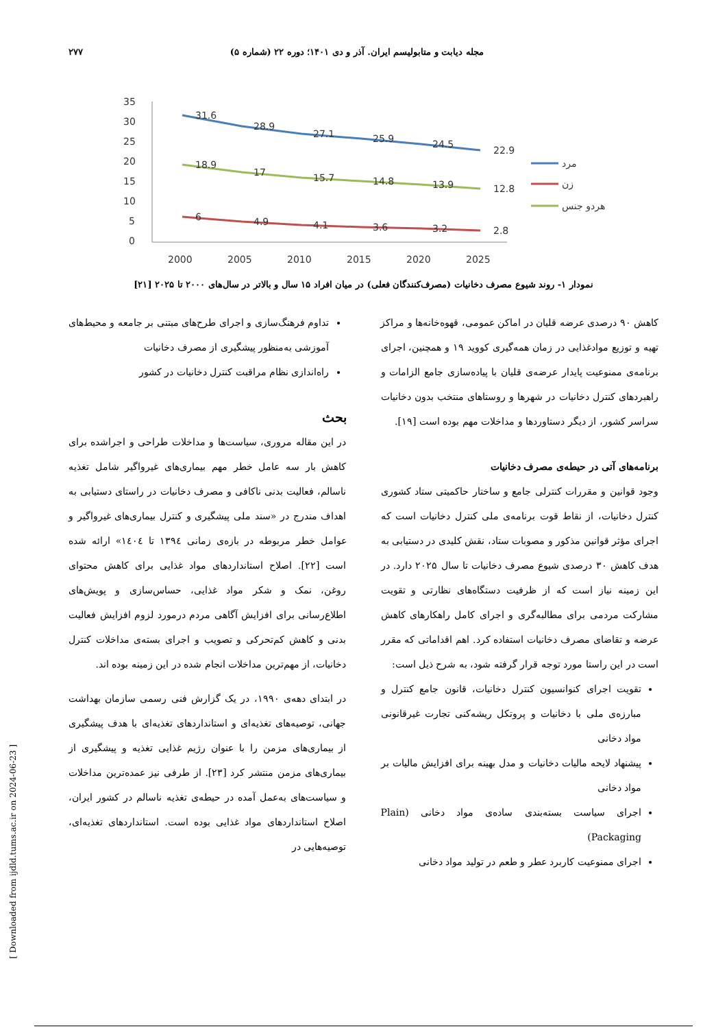مجله دیابت و متابولیسم ایران. آذر و دی ۱۴۰۱؛ دوره ۲۲ (شماره ۵) ۲۷۷
35
30
25
20
15
10
5
0
2000
2005
2010
2015
2020
2025
31.6
28.9
27.1
25.9
24.5
22.9
18.9
17
15.7
14.8
13.9
12.8
6
4.9
4.1
3.6
3.2
2.8
مرد
زن
هردو جنس
نمودار ۱- روند شیوع مصرف دخانیات (مصرف‌کنندگان فعلی) در میان افراد ۱۵ سال و بالاتر در سال‌های ۲۰۰۰ تا ۲۰۲۵ [۲۱]
کاهش ۹۰ درصدی عرضه قلیان در اماکن عمومی، قهوه‌خانه‌ها و مراکز تهیه و توزیع موادغذایی در زمان همه‌گیری کووید ۱۹ و همچنین، اجرای برنامه‌ی ممنوعیت پایدار عرضه‌ی قلیان با پیاده‌سازی جامع الزامات و راهبردهای کنترل دخانیات در شهرها و روستاهای منتخب بدون دخانیات سراسر کشور، از دیگر دستاوردها و مداخلات مهم بوده است [۱۹].
برنامه‌های آتی در حیطه‌ی مصرف دخانیات
وجود قوانین و مقررات کنترلی جامع و ساختار حاکمیتی ستاد کشوری کنترل دخانیات، از نقاط قوت برنامه‌ی ملی کنترل دخانیات است که اجرای مؤثر قوانین مذکور و مصوبات ستاد، نقش کلیدی در دستیابی به هدف کاهش ۳۰ درصدی شیوع مصرف دخانیات تا سال ۲۰۲۵ دارد. در این زمینه نیاز است که از ظرفیت دستگاه‌های نظارتی و تقویت مشارکت مردمی برای مطالبه‌گری و اجرای کامل راهکارهای کاهش عرضه و تقاضای مصرف دخانیات استفاده کرد. اهم اقداماتی که مقرر است در این راستا مورد توجه قرار گرفته شود، به شرح ذیل است:
تقویت اجرای کنوانسیون کنترل دخانیات، قانون جامع کنترل و مبارزه‌ی ملی با دخانیات و پروتکل ریشه‌کنی تجارت غیرقانونی مواد دخانی
پیشنهاد لایحه مالیات دخانیات و مدل بهینه برای افزایش مالیات بر مواد دخانی
اجرای سیاست بسته‌بندی ساده‌ی مواد دخانی (Plain Packaging)
اجرای ممنوعیت کاربرد عطر و طعم در تولید مواد دخانی
تداوم فرهنگ‌سازی و اجرای طرح‌های مبتنی بر جامعه و محیط‌های آموزشی به‌منظور پیشگیری از مصرف دخانیات
راه‌اندازی نظام مراقبت کنترل دخانیات در کشور
بحث
در این مقاله مروری، سیاست‌ها و مداخلات طراحی و اجراشده برای کاهش بار سه عامل خطر مهم بیماری‌های غیرواگیر شامل تغذیه ناسالم، فعالیت بدنی ناکافی و مصرف دخانیات در راستای دستیابی به اهداف مندرج در «سند ملی پیشگیری و کنترل بیماری‌های غیرواگیر و عوامل خطر مربوطه در بازه‌ی زمانی ۱۳۹٤ تا ۱٤۰٤» ارائه شده است [۲۲]. اصلاح استانداردهای مواد غذایی برای کاهش محتوای روغن، نمک و شکر مواد غذایی، حساس‌سازی و پویش‌های اطلاع‌رسانی برای افزایش آگاهی مردم درمورد لزوم افزایش فعالیت بدنی و کاهش کم‌تحرکی و تصویب و اجرای بسته‌ی مداخلات کنترل دخانیات، از مهم‌ترین مداخلات انجام شده در این زمینه بوده اند.
در ابتدای دهه‌ی ۱۹۹۰، در یک گزارش فنی رسمی سازمان بهداشت جهانی، توصیه‌های تغذیه‌ای و استانداردهای تغذیه‌ای با هدف پیشگیری از بیماری‌های مزمن را با عنوان رژیم غذایی تغذیه و پیشگیری از بیماری‌های مزمن منتشر کرد [۲۳]. از طرفی نیز عمده‌ترین مداخلات و سیاست‌های به‌عمل آمده در حیطه‌ی تغذیه ناسالم در کشور ایران، اصلاح استانداردهای مواد غذایی بوده است. استانداردهای تغذیه‌ای، توصیه‌هایی در
[ Downloaded from ijdld.tums.ac.ir on 2024-06-23 ]